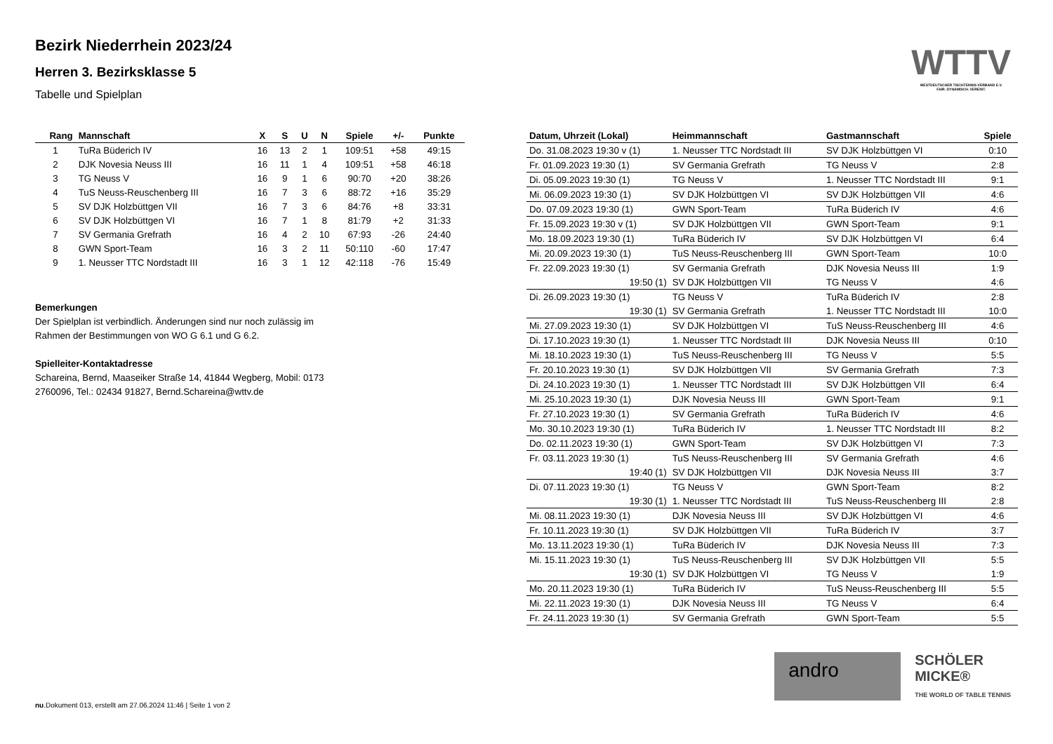Bezirk Niederrhein 2023/24
Herren 3. Bezirksklasse 5
Tabelle und Spielplan
WTTV
WESTDEUTSCHER TISCHTENNIS-VERBAND E.V.
FAIR. DYNAMISCH. VEREINT.
| Rang | Mannschaft | X | S | U | N | Spiele | +/- | Punkte |
| --- | --- | --- | --- | --- | --- | --- | --- | --- |
| 1 | TuRa Büderich IV | 16 | 13 | 2 | 1 | 109:51 | +58 | 49:15 |
| 2 | DJK Novesia Neuss III | 16 | 11 | 1 | 4 | 109:51 | +58 | 46:18 |
| 3 | TG Neuss V | 16 | 9 | 1 | 6 | 90:70 | +20 | 38:26 |
| 4 | TuS Neuss-Reuschenberg III | 16 | 7 | 3 | 6 | 88:72 | +16 | 35:29 |
| 5 | SV DJK Holzbüttgen VII | 16 | 7 | 3 | 6 | 84:76 | +8 | 33:31 |
| 6 | SV DJK Holzbüttgen VI | 16 | 7 | 1 | 8 | 81:79 | +2 | 31:33 |
| 7 | SV Germania Grefrath | 16 | 4 | 2 | 10 | 67:93 | -26 | 24:40 |
| 8 | GWN Sport-Team | 16 | 3 | 2 | 11 | 50:110 | -60 | 17:47 |
| 9 | 1. Neusser TTC Nordstadt III | 16 | 3 | 1 | 12 | 42:118 | -76 | 15:49 |
Bemerkungen
Der Spielplan ist verbindlich. Änderungen sind nur noch zulässig im Rahmen der Bestimmungen von WO G 6.1 und G 6.2.
Spielleiter-Kontaktadresse
Schareina, Bernd, Maaseiker Straße 14, 41844 Wegberg, Mobil: 0173 2760096, Tel.: 02434 91827, Bernd.Schareina@wttv.de
| Datum, Uhrzeit (Lokal) | Heimmannschaft | Gastmannschaft | Spiele |
| --- | --- | --- | --- |
| Do. 31.08.2023 19:30 v (1) | 1. Neusser TTC Nordstadt III | SV DJK Holzbüttgen VI | 0:10 |
| Fr. 01.09.2023 19:30 (1) | SV Germania Grefrath | TG Neuss V | 2:8 |
| Di. 05.09.2023 19:30 (1) | TG Neuss V | 1. Neusser TTC Nordstadt III | 9:1 |
| Mi. 06.09.2023 19:30 (1) | SV DJK Holzbüttgen VI | SV DJK Holzbüttgen VII | 4:6 |
| Do. 07.09.2023 19:30 (1) | GWN Sport-Team | TuRa Büderich IV | 4:6 |
| Fr. 15.09.2023 19:30 v (1) | SV DJK Holzbüttgen VII | GWN Sport-Team | 9:1 |
| Mo. 18.09.2023 19:30 (1) | TuRa Büderich IV | SV DJK Holzbüttgen VI | 6:4 |
| Mi. 20.09.2023 19:30 (1) | TuS Neuss-Reuschenberg III | GWN Sport-Team | 10:0 |
| Fr. 22.09.2023 19:30 (1) | SV Germania Grefrath | DJK Novesia Neuss III | 1:9 |
| 19:50 (1) | SV DJK Holzbüttgen VII | TG Neuss V | 4:6 |
| Di. 26.09.2023 19:30 (1) | TG Neuss V | TuRa Büderich IV | 2:8 |
| 19:30 (1) | SV Germania Grefrath | 1. Neusser TTC Nordstadt III | 10:0 |
| Mi. 27.09.2023 19:30 (1) | SV DJK Holzbüttgen VI | TuS Neuss-Reuschenberg III | 4:6 |
| Di. 17.10.2023 19:30 (1) | 1. Neusser TTC Nordstadt III | DJK Novesia Neuss III | 0:10 |
| Mi. 18.10.2023 19:30 (1) | TuS Neuss-Reuschenberg III | TG Neuss V | 5:5 |
| Fr. 20.10.2023 19:30 (1) | SV DJK Holzbüttgen VII | SV Germania Grefrath | 7:3 |
| Di. 24.10.2023 19:30 (1) | 1. Neusser TTC Nordstadt III | SV DJK Holzbüttgen VII | 6:4 |
| Mi. 25.10.2023 19:30 (1) | DJK Novesia Neuss III | GWN Sport-Team | 9:1 |
| Fr. 27.10.2023 19:30 (1) | SV Germania Grefrath | TuRa Büderich IV | 4:6 |
| Mo. 30.10.2023 19:30 (1) | TuRa Büderich IV | 1. Neusser TTC Nordstadt III | 8:2 |
| Do. 02.11.2023 19:30 (1) | GWN Sport-Team | SV DJK Holzbüttgen VI | 7:3 |
| Fr. 03.11.2023 19:30 (1) | TuS Neuss-Reuschenberg III | SV Germania Grefrath | 4:6 |
| 19:40 (1) | SV DJK Holzbüttgen VII | DJK Novesia Neuss III | 3:7 |
| Di. 07.11.2023 19:30 (1) | TG Neuss V | GWN Sport-Team | 8:2 |
| 19:30 (1) | 1. Neusser TTC Nordstadt III | TuS Neuss-Reuschenberg III | 2:8 |
| Mi. 08.11.2023 19:30 (1) | DJK Novesia Neuss III | SV DJK Holzbüttgen VI | 4:6 |
| Fr. 10.11.2023 19:30 (1) | SV DJK Holzbüttgen VII | TuRa Büderich IV | 3:7 |
| Mo. 13.11.2023 19:30 (1) | TuRa Büderich IV | DJK Novesia Neuss III | 7:3 |
| Mi. 15.11.2023 19:30 (1) | TuS Neuss-Reuschenberg III | SV DJK Holzbüttgen VII | 5:5 |
| 19:30 (1) | SV DJK Holzbüttgen VI | TG Neuss V | 1:9 |
| Mo. 20.11.2023 19:30 (1) | TuRa Büderich IV | TuS Neuss-Reuschenberg III | 5:5 |
| Mi. 22.11.2023 19:30 (1) | DJK Novesia Neuss III | TG Neuss V | 6:4 |
| Fr. 24.11.2023 19:30 (1) | SV Germania Grefrath | GWN Sport-Team | 5:5 |
andro
SCHÖLER
MICKE®
THE WORLD OF TABLE TENNIS
nu.Dokument 013, erstellt am 27.06.2024 11:46 | Seite 1 von 2